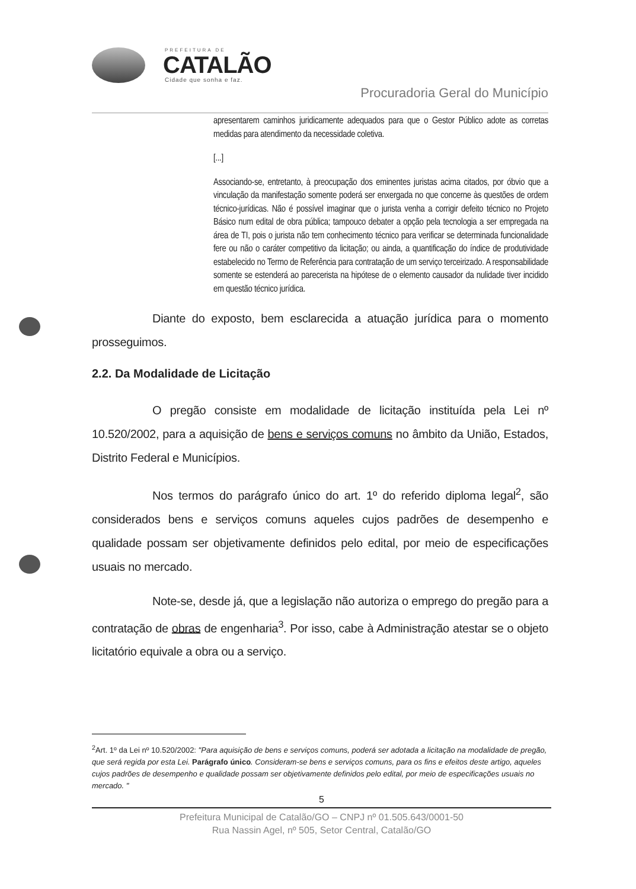PREFEITURA DE
CATALÃO
Cidade que sonha e faz.
Procuradoria Geral do Município
apresentarem caminhos juridicamente adequados para que o Gestor Público adote as corretas medidas para atendimento da necessidade coletiva.
[...]
Associando-se, entretanto, à preocupação dos eminentes juristas acima citados, por óbvio que a vinculação da manifestação somente poderá ser enxergada no que concerne às questões de ordem técnico-jurídicas. Não é possível imaginar que o jurista venha a corrigir defeito técnico no Projeto Básico num edital de obra pública; tampouco debater a opção pela tecnologia a ser empregada na área de TI, pois o jurista não tem conhecimento técnico para verificar se determinada funcionalidade fere ou não o caráter competitivo da licitação; ou ainda, a quantificação do índice de produtividade estabelecido no Termo de Referência para contratação de um serviço terceirizado. A responsabilidade somente se estenderá ao parecerista na hipótese de o elemento causador da nulidade tiver incidido em questão técnico jurídica.
Diante do exposto, bem esclarecida a atuação jurídica para o momento prosseguimos.
2.2. Da Modalidade de Licitação
O pregão consiste em modalidade de licitação instituída pela Lei nº 10.520/2002, para a aquisição de bens e serviços comuns no âmbito da União, Estados, Distrito Federal e Municípios.
Nos termos do parágrafo único do art. 1º do referido diploma legal<sup>2</sup>, são considerados bens e serviços comuns aqueles cujos padrões de desempenho e qualidade possam ser objetivamente definidos pelo edital, por meio de especificações usuais no mercado.
Note-se, desde já, que a legislação não autoriza o emprego do pregão para a contratação de obras de engenharia<sup>3</sup>. Por isso, cabe à Administração atestar se o objeto licitatório equivale a obra ou a serviço.
<sup>2</sup> Art. 1º da Lei nº 10.520/2002: "Para aquisição de bens e serviços comuns, poderá ser adotada a licitação na modalidade de pregão, que será regida por esta Lei. Parágrafo único. Consideram-se bens e serviços comuns, para os fins e efeitos deste artigo, aqueles cujos padrões de desempenho e qualidade possam ser objetivamente definidos pelo edital, por meio de especificações usuais no mercado. "
5
Prefeitura Municipal de Catalão/GO – CNPJ nº 01.505.643/0001-50
Rua Nassin Agel, nº 505, Setor Central, Catalão/GO